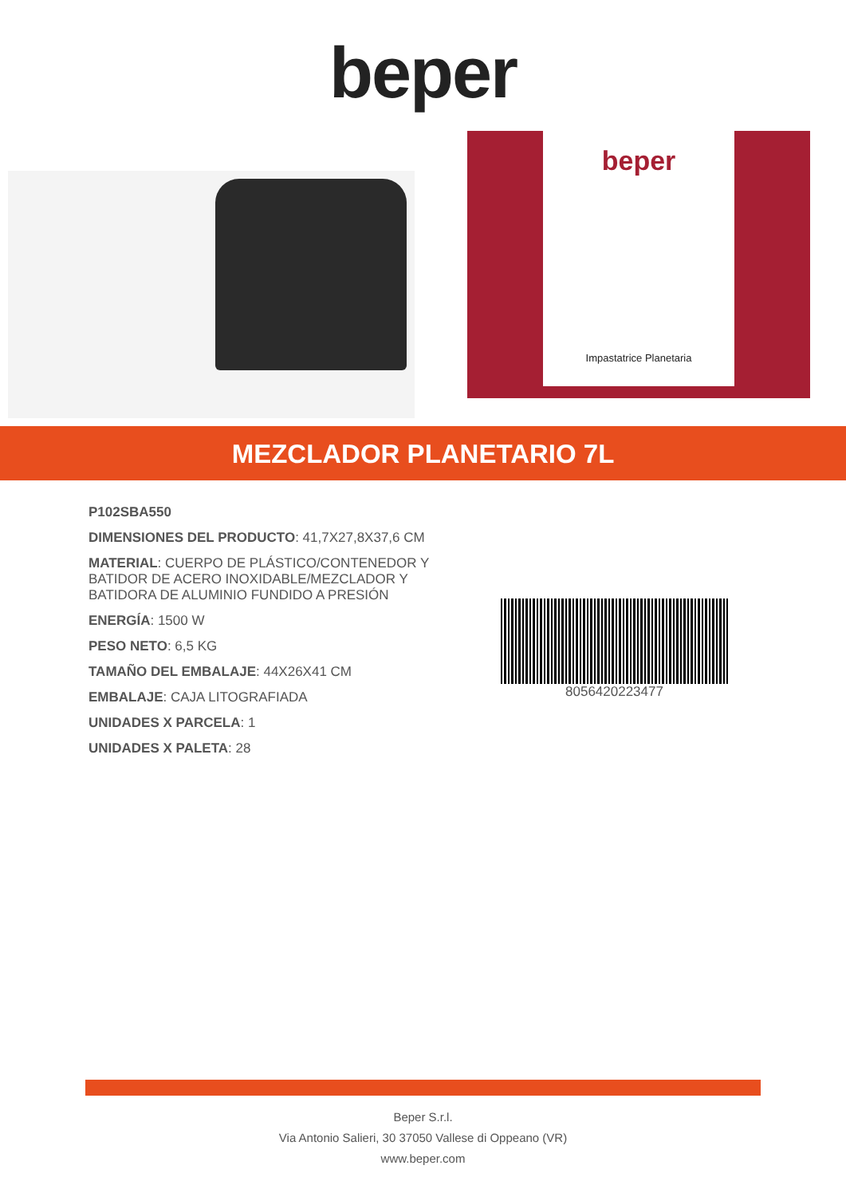beper
beper
Impastatrice Planetaria
MEZCLADOR PLANETARIO 7L
P102SBA550
DIMENSIONES DEL PRODUCTO: 41,7X27,8X37,6 CM
MATERIAL: CUERPO DE PLÁSTICO/CONTENEDOR Y BATIDOR DE ACERO INOXIDABLE/MEZCLADOR Y BATIDORA DE ALUMINIO FUNDIDO A PRESIÓN
ENERGÍA: 1500 W
PESO NETO: 6,5 KG
TAMAÑO DEL EMBALAJE: 44X26X41 CM
EMBALAJE: CAJA LITOGRAFIADA
UNIDADES X PARCELA: 1
UNIDADES X PALETA: 28
8056420223477
Beper S.r.l.
Via Antonio Salieri, 30 37050 Vallese di Oppeano (VR)
www.beper.com